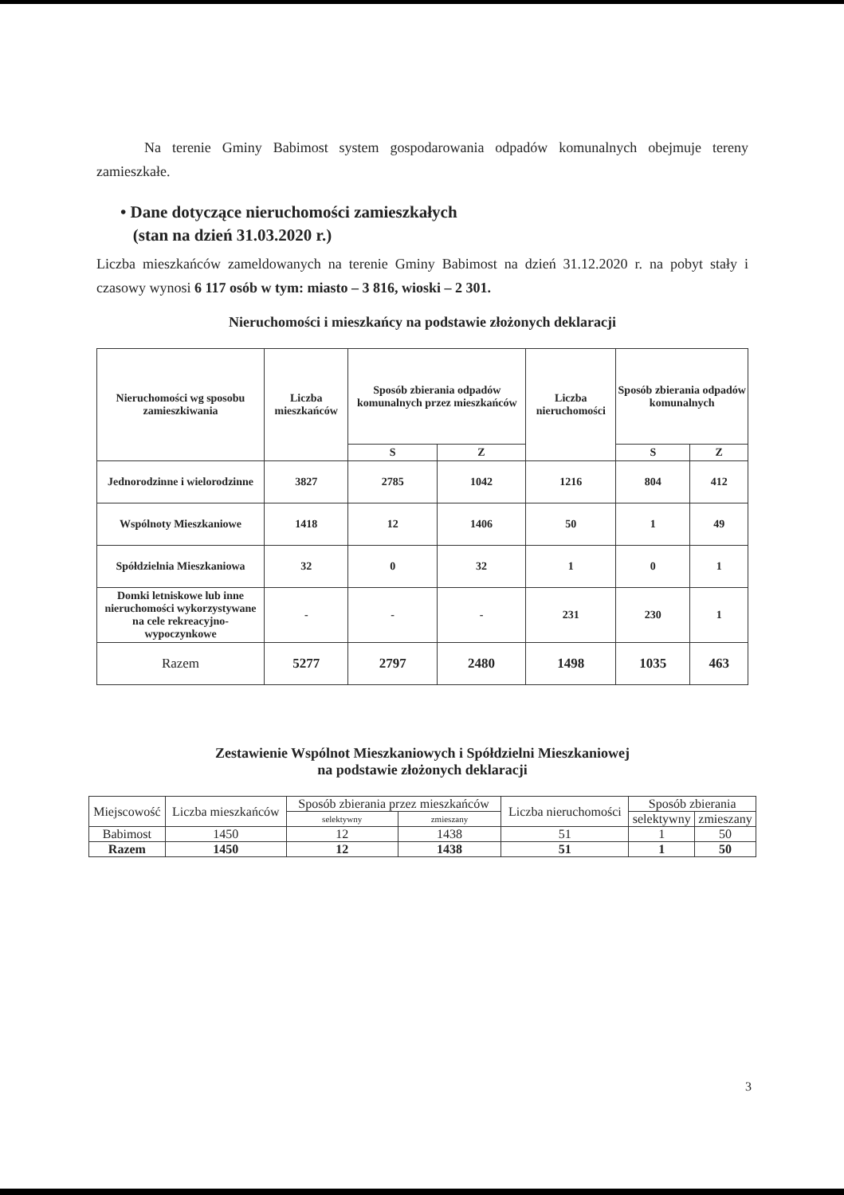Na terenie Gminy Babimost system gospodarowania odpadów komunalnych obejmuje tereny zamieszkałe.
• Dane dotyczące nieruchomości zamieszkałych
(stan na dzień 31.03.2020 r.)
Liczba mieszkańców zameldowanych na terenie Gminy Babimost na dzień 31.12.2020 r. na pobyt stały i czasowy wynosi 6 117 osób w tym: miasto – 3 816, wioski – 2 301.
Nieruchomości i mieszkańcy na podstawie złożonych deklaracji
| Nieruchomości wg sposobu zamieszkiwania | Liczba mieszkańców | Sposób zbierania odpadów komunalnych przez mieszkańców | | Liczba nieruchomości | Sposób zbierania odpadów komunalnych | |
| --- | --- | --- | --- | --- | --- | --- |
| | | S | Z | | S | Z |
| Jednorodzinne i wielorodzinne | 3827 | 2785 | 1042 | 1216 | 804 | 412 |
| Wspólnoty Mieszkaniowe | 1418 | 12 | 1406 | 50 | 1 | 49 |
| Spółdzielnia Mieszkaniowa | 32 | 0 | 32 | 1 | 0 | 1 |
| Domki letniskowe lub inne nieruchomości wykorzystywane na cele rekreacyjno-wypoczynkowe | - | - | - | 231 | 230 | 1 |
| Razem | 5277 | 2797 | 2480 | 1498 | 1035 | 463 |
Zestawienie Wspólnot Mieszkaniowych i Spółdzielni Mieszkaniowej
na podstawie złożonych deklaracji
| Miejscowość | Liczba mieszkańców | Sposób zbierania przez mieszkańców | | Liczba nieruchomości | Sposób zbierania | |
| --- | --- | --- | --- | --- | --- | --- |
| | | selektywny | zmieszany | | selektywny | zmieszany |
| Babimost | 1450 | 12 | 1438 | 51 | 1 | 50 |
| Razem | 1450 | 12 | 1438 | 51 | 1 | 50 |
3